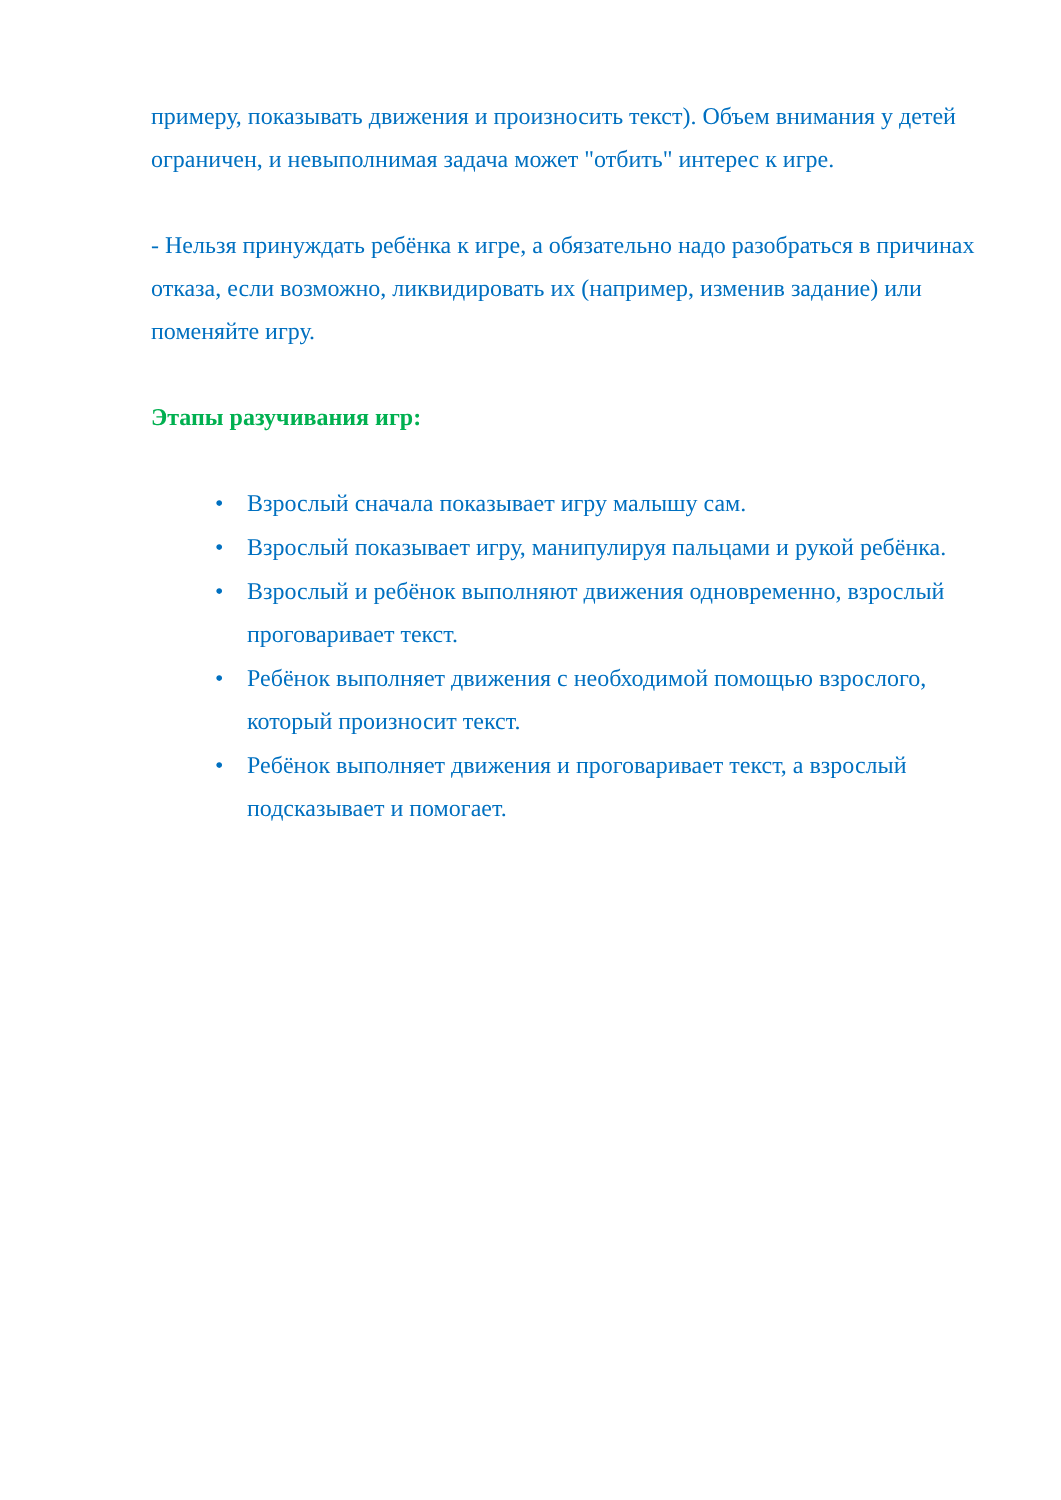примеру, показывать движения и произносить текст). Объем внимания у детей ограничен, и невыполнимая задача может "отбить" интерес к игре.
- Нельзя принуждать ребёнка к игре, а обязательно надо разобраться в причинах отказа, если возможно, ликвидировать их (например, изменив задание) или поменяйте игру.
Этапы разучивания игр:
• Взрослый сначала показывает игру малышу сам.
• Взрослый показывает игру, манипулируя пальцами и рукой ребёнка.
• Взрослый и ребёнок выполняют движения одновременно, взрослый проговаривает текст.
• Ребёнок выполняет движения с необходимой помощью взрослого, который произносит текст.
• Ребёнок выполняет движения и проговаривает текст, а взрослый подсказывает и помогает.